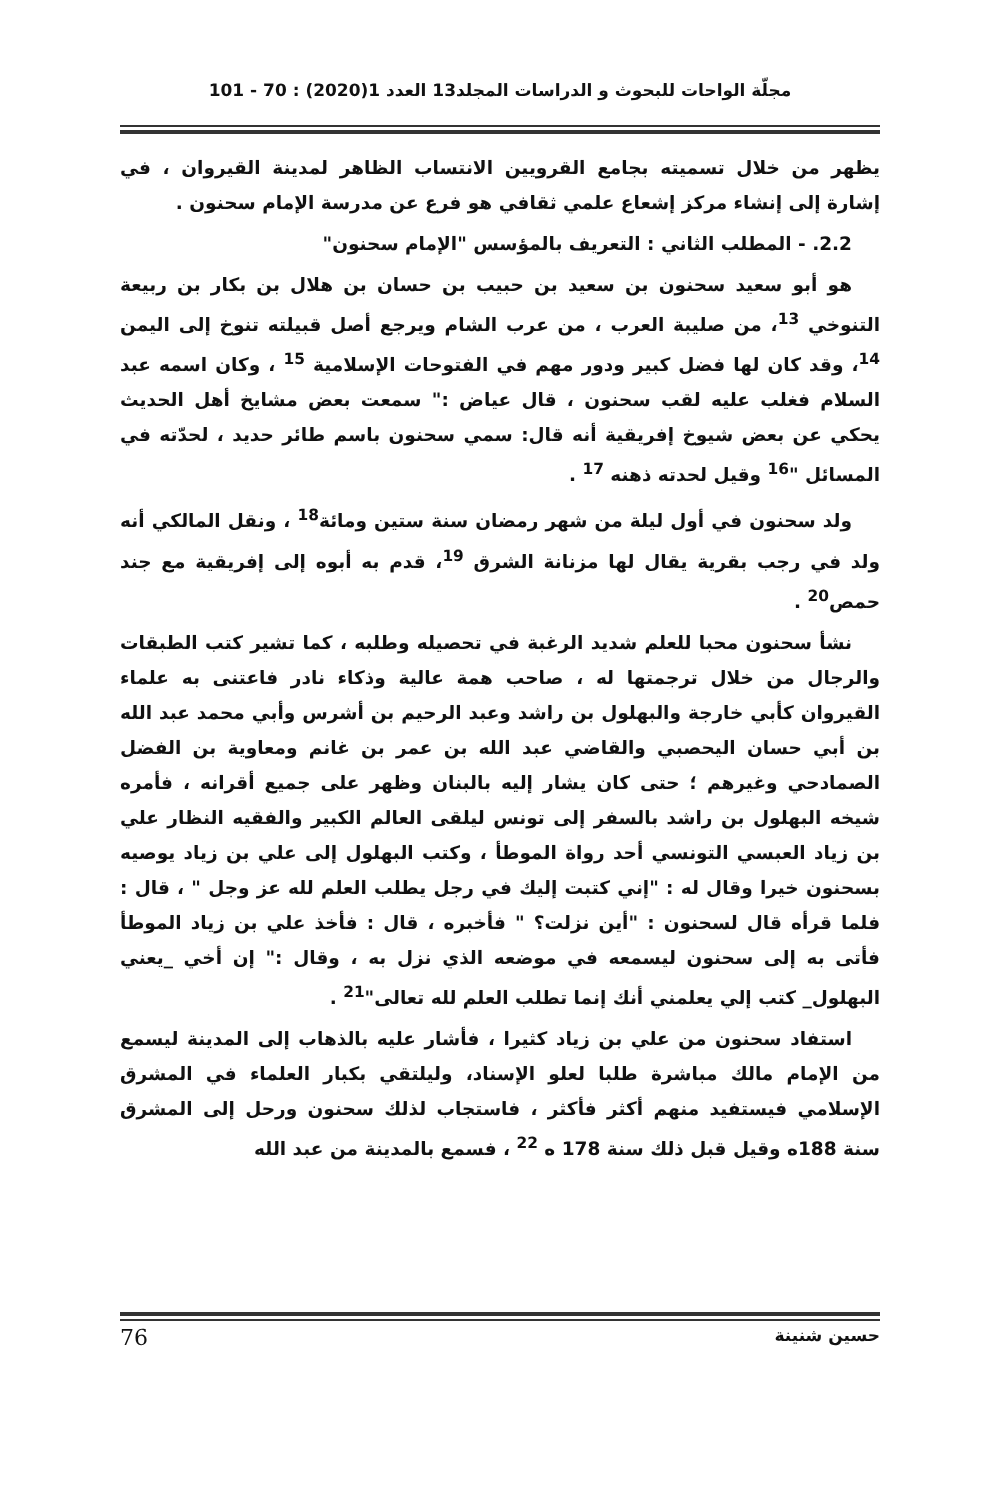مجلّة الواحات للبحوث و الدراسات المجلد13 العدد 1(2020) : 70 - 101
يظهر من خلال تسميته بجامع القرويين الانتساب الظاهر لمدينة القيروان ، في إشارة إلى إنشاء مركز إشعاع علمي ثقافي هو فرع عن مدرسة الإمام سحنون .
2.2. - المطلب الثاني : التعريف بالمؤسس "الإمام سحنون"
هو أبو سعيد سحنون بن سعيد بن حبيب بن حسان بن هلال بن بكار بن ربيعة التنوخي <sup>13</sup>، من صليبة العرب ، من عرب الشام ويرجع أصل قبيلته تنوخ إلى اليمن <sup>14</sup>، وقد كان لها فضل كبير ودور مهم في الفتوحات الإسلامية <sup>15</sup> ، وكان اسمه عبد السلام فغلب عليه لقب سحنون ، قال عياض :" سمعت بعض مشايخ أهل الحديث يحكي عن بعض شيوخ إفريقية أنه قال: سمي سحنون باسم طائر حديد ، لحدّته في المسائل "<sup>16</sup> وقيل لحدته ذهنه <sup>17</sup> .
ولد سحنون في أول ليلة من شهر رمضان سنة ستين ومائة<sup>18</sup> ، ونقل المالكي أنه ولد في رجب بقرية يقال لها مزنانة الشرق <sup>19</sup>، قدم به أبوه إلى إفريقية مع جند حمص<sup>20</sup> .
نشأ سحنون محبا للعلم شديد الرغبة في تحصيله وطلبه ، كما تشير كتب الطبقات والرجال من خلال ترجمتها له ، صاحب همة عالية وذكاء نادر فاعتنى به علماء القيروان كأبي خارجة والبهلول بن راشد وعبد الرحيم بن أشرس وأبي محمد عبد الله بن أبي حسان اليحصبي والقاضي عبد الله بن عمر بن غانم ومعاوية بن الفضل الصمادحي وغيرهم ؛ حتى كان يشار إليه بالبنان وظهر على جميع أقرانه ، فأمره شيخه البهلول بن راشد بالسفر إلى تونس ليلقى العالم الكبير والفقيه النظار علي بن زياد العبسي التونسي أحد رواة الموطأ ، وكتب البهلول إلى علي بن زياد يوصيه بسحنون خيرا وقال له : "إني كتبت إليك في رجل يطلب العلم لله عز وجل " ، قال : فلما قرأه قال لسحنون : "أين نزلت؟ " فأخبره ، قال : فأخذ علي بن زياد الموطأ فأتى به إلى سحنون ليسمعه في موضعه الذي نزل به ، وقال :" إن أخي _يعني البهلول_ كتب إلي يعلمني أنك إنما تطلب العلم لله تعالى"<sup>21</sup> .
استفاد سحنون من علي بن زياد كثيرا ، فأشار عليه بالذهاب إلى المدينة ليسمع من الإمام مالك مباشرة طلبا لعلو الإسناد، وليلتقي بكبار العلماء في المشرق الإسلامي فيستفيد منهم أكثر فأكثر ، فاستجاب لذلك سحنون ورحل إلى المشرق سنة 188ه وقيل قبل ذلك سنة 178 ه <sup>22</sup> ، فسمع بالمدينة من عبد الله
حسين شنينة 76